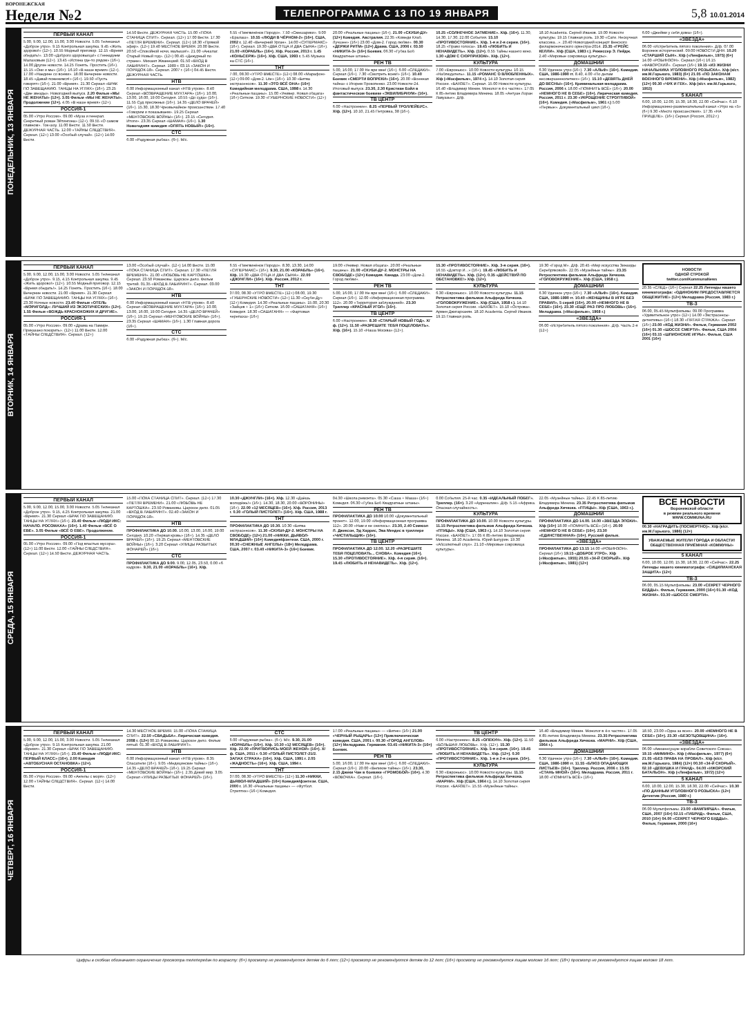ВОРОНЕЖСКАЯ
Неделя №2
ТЕЛЕПРОГРАММА С 13 ПО 19 ЯНВАРЯ
5,8 10.01.2014
ПОНЕДЕЛЬНИК, 13 ЯНВАРЯ
ПЕРВЫЙ КАНАЛ
5.00, 9.00, 12.00, 15.00, 3.00 Новости. 5.05 Телеканал «Доброе утро». 9.15 Контрольная закупка. 9.45 «Жить здорово!» (12+). 10.55 Модный приговор. 12.15 «Время обедать!». 13.00 «Доброго здоровьица!» с Геннадием Малаховым (12+). 13.45 «Истина где-то рядом» (16+). 14.00 Другие новости. 14.25 Понять. Простить (16+). 15.15 «Они и мы» (16+). 16.10 «В наше время» (12+). 17.00 «Наедине со всеми». 18.00 Вечерние новости. 18.45 «Давай поженимся!» (16+). 19.50 «Пусть говорят» (16+). 21.00 «Время». 21.30 Сериал «БРАК ПО ЗАВЕЩАНИЮ. ТАНЦЫ НА УГЛЯХ» (16+). 23.25 «Две звезды». Новогодний выпуск. 2.20 Фильм «МЫ НЕ ЖЕНАТЫ» (12+). 3.05 Фильм «МЫ НЕ ЖЕНАТЫ». Продолжение (12+). 4.05 «В наше время» (12+).
РОССИЯ-1
05.00 «Утро России». 09.00 «Муза и генерал. Секретный роман Эйтингона» (12+). 09.55 «О самом главном». Ток-шоу. 11.00 Вести. 11.50 Вести. ДЕЖУРНАЯ ЧАСТЬ. 12.00 «ТАЙНЫ СЛЕДСТВИЯ». Сериал. (12+) 13.00 «Особый случай». (12+) 14.00 Вести.
14.50 Вести. ДЕЖУРНАЯ ЧАСТЬ. 15.00 «ПОКА СТАНИЦА СПИТ». Сериал. (12+) 17.00 Вести. 17.30 «ПЕТЛЯ ВРЕМЕНИ». Сериал. (12+) 18.30 «Прямой эфир». (12+) 19.40 МЕСТНОЕ ВРЕМЯ. 20.00 Вести. 20.50 «Спокойной ночи, малыши!». 21.00 «Аншлаг. Старый Новый год». (12+) 00.45 «Дежурный по стране». Михаил Жванецкий. 01.50 «ВХОД В ЛАБИРИНТ». Сериал. 1989 г. 03.15 «ЗАКОН И ПОРЯДОК-18». Сериал. 2007 г. (16+) 04.45 Вести. ДЕЖУРНАЯ ЧАСТЬ.
НТВ
6.00 Информационный канал «НТВ утром». 8.40 Сериал «ВОЗВРАЩЕНИЕ МУХТАРА» (16+). 10.00, 13.00, 16.00, 19.00 Сегодня. 10.55 «До суда» (16+). 11.55 Суд присяжных (16+). 14.35 «ДЕЛО ВРАЧЕЙ» (16+). 15.30, 18.30 Чрезвычайное происшествие. 17.40 «Говорим и показываем». 19.25 Сериал «МЕНТОВСКИЕ ВОЙНЫ» (16+). 23.15 «Сегодня. Итоги». 23.35 Сериал «ШАМАН» (16+). 1.30 Новогодняя комедия «ОПЯТЬ НОВЫЙ!» (16+).
СТС
6.00 «Радужная рыбка». (6+). М/с.
6.55 «Пингвинёнок Породо». 7.50 «Смешарики». 9.00 «Ералаш». 10.55 «ЛЮДИ В ЧЁРНОМ-2» (16+). США, 2002 г. 12.40 «Вечерний Урган». 14.00 «СУПЕРМАКС» (16+). Сериал. 19.30 «ДВА ОТЦА И ДВА СЫНА» (16+). 21.00 «КОРАБЛЬ» (16+). Х/ф. Россия, 2013 г. 1.45 «КОНЬСЕРЖ» (16+). Х/ф. США, 1993 г. 5.45 Музыка на СТС (16+).
ТНТ
7.00, 08.30 «УТРО ВМЕСТЕ» (12+) 08.00 «Марафон» (12+) 09.00 «Дом-2. Lite» (16+). 10.30 «Битва экстрасенсов». 11.30 «ЭТО ВСЁ ОНА» (16+) Комедийная мелодрама. США, 1998 г. 14.30 «Реальные пацаны». 15.00 «Универ. Новая общага» (16+) Ситком. 19.30 «ГУБЕРНСКИЕ НОВОСТИ» (12+)
20.00 «Реальные пацаны» (16+). 21.00 «СКУБИ-ДУ» (12+) Комедия. Австралия. 22.35 «Комеди Клаб. Лучшее» (16+) 23.00 «Дом-2. Город любви». 00.30 «ДЕРЖИ РИТМ» (12+) Драма. США, 2006 г. 03.50 «НИКИТА-3» (16+) Боевик. 06.30 «Губка Боб Квадратные штаны».
РЕН ТВ
5.00, 16.00, 17.00 Не ври мне! (16+). 6.00 «СЛЕДАКИ». Сериал (16+). 7.30 «Смотреть всем!» (16+). 10.40 Боевик «СМЕРТИ ВОПРЕКИ» (16+). 20.00 «Военная тайна» с Игорем Прокопенко. 23.00 Новости-24. Итоговый выпуск. 23.30, 2.30 Кристиан Бэйл в фантастическом боевике «ЭКВИЛИБРИУМ» (16+).
ТВ ЦЕНТР
6.00 «Настроение». 8.25 «ПЕРВЫЙ ТРОЛЛЕЙБУС». Х/ф. (12+). 10.10, 21.45 Петровка, 38 (16+).
10.25 «СОЛНЕЧНОЕ ЗАТМЕНИЕ». Х/ф. (16+). 11.30, 14.30, 17.30, 22.00 События. 15.10 «ПРОТИВОСТОЯНИЕ». Х/ф. 1-я и 2-я серии. (16+). 18.25 «Право голоса». 19.45 «ЛЮБИТЬ И НЕНАВИДЕТЬ». Х/ф. (12+). 0.55 Тайны нашего кино. 1.30 «ДОМ С СЮРПРИЗОМ». Х/ф. (12+).
КУЛЬТУРА
7.00 «Евроньюс». 10.00 Новости культуры. 10.15 «Наблюдатель». 11.15 «РОМАНС О ВЛЮБЛЕННЫХ». Х/ф («Мосфильм», 1974 г.). 14.10 Золотая серия России. «БАЯЗЕТ». Сериал. 15.00 Новости культуры. 16.40 «Владимир Минин. Монолог в 4-х частях». 17.05 К 85-летию Владимира Минина. 18.05 «Антуан Лоран Лавуазье». Д/ф.
18.10 Academia. Сергей Иванов. 19.00 Новости культуры. 19.15 Главная роль. 19.30 «Сати. Нескучная классика...». 20.40 Новогодний концерт Венского филармонического оркестра-2014. 23.35 «ГРЕЙС КЕЛЛИ». Х/ф (США, 1983 г.). Режиссер Э. Пейдж. 2.40 «Мировые сокровища культуры».
ДОМАШНИЙ
6.30 Удачное утро (16+). 7.30 «АЛЬФ» (16+). Комедия. США, 1986-1990 гг. 8.40, 4.00 «По делам несовершеннолетних» (16+). 15.10 «ДЕВЯТЬ ДНЕЙ ДО ВЕСНЫ» (16+). Криминальная мелодрама. Россия, 2006 г. 18.00 «ПОМНИТЬ ВСЁ» (16+). 20.00 «НЕМНОГО НЕ В СЕБЕ» (16+). Лирическая комедия. Россия, 2011 г. 23.30 «УКРОЩЕНИЕ СТРОПТИВОЙ» (16+). Комедия. («Мосфильм», 1961 г.) 5.00 «Первые». Документальный цикл (16+).
6.00 «Джейми у себя дома» (16+).
«ЗВЕЗДА»
06.00 «Истребитель пятого поколения». Д/ф. 07.00 Воронеж исторический. 09.00 НОВОСТИ ДНЯ. 10.20 «СТАРШИЙ СЫН». Х/ф («Ленфильм», 1975) (6+) 14.00 «РОБИНЗОН». Сериал (16+) 16.15 «ФАВОРСКИЙ». Сериал (16+) 19.15 «ИЗ ЖИЗНИ НАЧАЛЬНИКА УГОЛОВНОГО РОЗЫСКА». Х/ф (к/ст. им.М.Горького, 1983) (6+) 21.05 «ПО ЗАКОНАМ ВОЕННОГО ВРЕМЕНИ». Х/ф («Мосфильм», 1982) (12+) 00.30 «ЧУК И ГЕК». Х/ф (к/ст. им.М.Горького, 1953)
5 КАНАЛ
6.00, 10.00, 12.00, 15.30, 18.30, 22.00 «Сейчас». 6.10 Информационно-развлекательный канал «Утро на «5» (6+) 9.30 «Место происшествия». 17.35 «НА ПРИЦЕЛЕ». (16+) Сериал (Россия, 2012 г.)
ВТОРНИК, 14 ЯНВАРЯ
ПЕРВЫЙ КАНАЛ
5.00, 9.00, 12.00, 15.00, 3.00 Новости. 5.05 Телеканал «Доброе утро». 9.15, 4.15 Контрольная закупка. 9.45 «Жить здорово!» (12+). 10.55 Модный приговор. 12.15 «Время обедать!». 14.25 Понять. Простить (16+). 18.00 Вечерние новости. 21.00 «Время». 21.30 Сериал «БРАК ПО ЗАВЕЩАНИЮ. ТАНЦЫ НА УГЛЯХ» (16+). 23.30 Ночные новости. 23.40 Фильм «ОТЕЛЬ «МЭРИГОЛД»: ЛУЧШИЙ ИЗ ЭКЗОТИЧЕСКИХ» (12+). 1.55 Фильм «ВОЖДЬ КРАСНОКОЖИХ И ДРУГИЕ».
РОССИЯ-1
05.00 «Утро России». 09.00 «Драма на Памире. Приказано покорить». (12+) 11.00 Вести. 12.00 «ТАЙНЫ СЛЕДСТВИЯ». Сериал. (12+)
13.00 «Особый случай». (12+) 14.00 Вести. 15.00 «ПОКА СТАНИЦА СПИТ». Сериал. 17.30 «ПЕТЛЯ ВРЕМЕНИ». 21.00 «ЛЮБОВЬ НЕ КАРТОШКА». Сериал. 23.50 Романовы. Царское дело. Фильм третий. 01.35 «ВХОД В ЛАБИРИНТ». Сериал. 03.00 «ЗАКОН И ПОРЯДОК-18».
НТВ
6.00 Информационный канал «НТВ утром». 8.40 Сериал «ВОЗВРАЩЕНИЕ МУХТАРА» (16+). 10.00, 13.00, 16.00, 19.00 Сегодня. 14.35 «ДЕЛО ВРАЧЕЙ» (16+). 19.25 Сериал «МЕНТОВСКИЕ ВОЙНЫ» (16+). 23.35 Сериал «ШАМАН» (16+). 1.30 Главная дорога (16+).
СТС
6.00 «Радужная рыбка». (6+). М/с.
6.55 «Пингвинёнок Породо». 8.30, 13.30, 14.00 «СУПЕРМАКС» (16+). 9.30, 21.00 «КОРАБЛЬ» (16+). Х/ф. 19.30 «ДВА ОТЦА И ДВА СЫНА». 22.00 «ДЖУНГЛИ» (16+). Х/ф. Россия, 2012 г.
ТНТ
07.00, 08.30 «УТРО ВМЕСТЕ» (12+) 08.00, 19.30 «ГУБЕРНСКИЕ НОВОСТИ» (12+) 11.30 «Скуби-Ду» (12+) Комедия. 14.30 «Реальные пацаны». 15.00, 20.30 «Зайцев + 1» (16+) Ситком. 16.00 «САШАТАНЯ» (16+) Комедия. 18.30 «САШАТАНЯ» — «Фартовая черепаха» (16+)
19.00 «Универ. Новая общага». 20.00 «Реальные пацаны». 21.00 «СКУБИ-ДУ-2. МОНСТРЫ НА СВОБОДЕ» (12+) Комедия. Канада. 23.00 «Дом-2. Город любви».
РЕН ТВ
5.00, 16.00, 17.00 Не ври мне! (16+). 6.00 «СЛЕДАКИ». Сериал (16+). 12.00 «Информационная программа 112». 20.00 «Территория заблуждений». 23.30 Триллер «КРАСНЫЙ УГОЛ» (16+).
ТВ ЦЕНТР
6.00 «Настроение». 8.30 «СТАРЫЙ НОВЫЙ ГОД». Х/ф. (12+). 11.50 «РАЗРЕШИТЕ ТЕБЯ ПОЦЕЛОВАТЬ». Х/ф. (16+). 15.10 «Наша Москва» (12+).
15.30 «ПРОТИВОСТОЯНИЕ». Х/ф. 3-я серия. (16+). 16.55 «Доктор И...» (16+). 19.45 «ЛЮБИТЬ И НЕНАВИДЕТЬ». Х/ф. (12+). 0.35 «ДЕЙСТВУЙ ПО ОБСТАНОВКЕ!» Х/ф. (12+).
КУЛЬТУРА
6.30 «Евроньюс». 10.00 Новости культуры. 11.15 Ретроспектива фильмов Альфреда Хичкока. «ГОЛОВОКРУЖЕНИЕ». Х/ф (США, 1958 г.). 14.10 Золотая серия России. «БАЯЗЕТ». 15.10 «Острова». Армен Джигарханян. 18.10 Academia. Сергей Иванов. 19.15 Главная роль.
19.30 «Город М». Д/ф. 20.45 «Мир искусства Зинаиды Серебряковой». 22.05 «Музейные тайны». 23.35 Ретроспектива фильмов Альфреда Хичкока. «ГОЛОВОКРУЖЕНИЕ». Х/ф (США, 1958 г.).
ДОМАШНИЙ
6.30 Удачное утро (16+). 7.30 «АЛЬФ» (16+). Комедия. США, 1986-1990 гг. 10.40 «ЖЕНЩИНЫ В ИГРЕ БЕЗ ПРАВИЛ», 5 серий (16+). 20.00 «НЕМНОГО НЕ В СЕБЕ» (16+). 23.30 «ЕЩЁ РАЗ ПРО ЛЮБОВЬ» (16+). Мелодрама. («Мосфильм», 1968 г.)
«ЗВЕЗДА»
06.00 «Истребитель пятого поколения». Д/ф. Часть 2-я (12+)
НОВОСТИ
ОДНОЙ СТРОКОЙ
twitter.com/KommunaNews
20.35 «СЛЕД» (16+) Сериал 22.25 Легенды нашего кинематографа: «ОДИНОКИМ ПРЕДОСТАВЛЯЕТСЯ ОБЩЕЖИТИЕ» (12+) Мелодрама (Россия, 1983 г.)
ТВ-3
06.00, 05.45 Мультфильмы. 09.00 Программа «Удивительное утро» (12+) 14.00 «Экстрасенсы-детективы» (16+) 18.30 «ПЯТАЯ СТРАЖА». Сериал (16+) 23.00 «КОД ЖИЗНИ». Фильм, Германия 2002 (16+) 01.30 «ШОССЕ СМЕРТИ». Фильм, США 2004 (16+) 03.15 «ШПИОНСКИЕ ИГРЫ». Фильм, США 2001 (16+)
СРЕДА, 15 ЯНВАРЯ
ПЕРВЫЙ КАНАЛ
5.00, 9.00, 12.00, 15.00, 3.00 Новости. 5.05 Телеканал «Доброе утро». 9.15, 4.25 Контрольная закупка. 21.00 «Время». 21.30 Сериал «БРАК ПО ЗАВЕЩАНИЮ. ТАНЦЫ НА УГЛЯХ» (16+). 23.40 Фильм «ЛЮДИ ИКС: НАЧАЛО. РОСОМАХА» (16+). 1.40 Фильм «ВСЁ О ЕВЕ». 3.05 Фильм «ВСЁ О ЕВЕ». Продолжение.
РОССИЯ-1
05.00 «Утро России». 09.00 «Под властью мусора». (12+) 11.00 Вести. 12.00 «ТАЙНЫ СЛЕДСТВИЯ». Сериал. (12+) 14.50 Вести. ДЕЖУРНАЯ ЧАСТЬ.
15.00 «ПОКА СТАНИЦА СПИТ». Сериал. (12+) 17.30 «ПЕТЛЯ ВРЕМЕНИ». 21.00 «ЛЮБОВЬ НЕ КАРТОШКА». 23.50 Романовы. Царское дело. 01.05 «ВХОД В ЛАБИРИНТ». 02.40 «ЗАКОН И ПОРЯДОК-18».
НТВ
ПРОФИЛАКТИКА ДО 10.00. 10.00, 13.00, 16.00, 19.00 Сегодня. 10.20 «Первая кровь» (16+). 14.35 «ДЕЛО ВРАЧЕЙ» (16+). 19.25 Сериал «МЕНТОВСКИЕ ВОЙНЫ» (16+). 3.20 Сериал «УЛИЦЫ РАЗБИТЫХ ФОНАРЕЙ» (16+).
СТС
ПРОФИЛАКТИКА ДО 9.00. 9.00, 12.05, 23.50, 0.00 «6 кадров». 9.30, 21.00 «КОРАБЛЬ» (16+). Х/ф.
10.30 «ДЖУНГЛИ» (16+). Х/ф. 12.30 «Даёшь молодёжь!» (16+). 14.30, 18.30, 20.00 «ВОРОНИНЫ» (16+). 22.00 «12 МЕСЯЦЕВ» (16+). Х/ф. Россия, 2013 г. 0.30 «ГОЛЫЙ ПИСТОЛЕТ» (16+). Х/ф. США, 1988 г.
ТНТ
ПРОФИЛАКТИКА ДО 10.30. 10.30 «Битва экстрасенсов». 11.30 «СКУБИ-ДУ-2. МОНСТРЫ НА СВОБОДЕ» (12+) 21.00 «НИККИ, ДЬЯВОЛ-МЛАДШИЙ» (16+) Комедия/фэнтези. США, 2000 г. 00.30 «СНЕЖНЫЕ АНГЕЛЫ» (18+) Мелодрама. США, 2007 г. 03.40 «НИКИТА-3» (16+) Боевик.
04.30 «Школа ремонта». 05.30 «Саша + Маша» (16+) Комедия. 06.30 «Губка Боб Квадратные штаны».
РЕН ТВ
ПРОФИЛАКТИКА ДО 10.00 10.00 «Документальный проект». 12.00, 19.00 «Информационная программа 112». 20.00 «Нам и не снилось». 23.30, 2.40 Сэмюэл Л. Джексон, Эд Харрис, Эва Мендес в триллере «ЧИСТИЛЬЩИК» (16+).
ТВ ЦЕНТР
ПРОФИЛАКТИКА ДО 12.00. 12.20 «РАЗРЕШИТЕ ТЕБЯ ПОЦЕЛОВАТЬ... СНОВА». Комедия (16+). 15.30 «ПРОТИВОСТОЯНИЕ». Х/ф. 4-я серия. (16+). 19.45 «ЛЮБИТЬ И НЕНАВИДЕТЬ». Х/ф. (12+).
0.00 События. 25-й час. 0.35 «ИДЕАЛЬНЫЙ ПОБЕГ». Триллер. (16+). 3.20 «Адреналин». Д/ф. 5.15 «Африка. Опасная случайность».
КУЛЬТУРА
ПРОФИЛАКТИКА ДО 10.00. 10.00 Новости культуры. 11.15 Ретроспектива фильмов Альфреда Хичкока. «ПТИЦЫ». Х/ф (США, 1963 г.). 14.10 Золотая серия России. «БАЯЗЕТ». 17.05 К 85-летию Владимира Минина. 18.10 Academia. Юрий Батурин. 19.30 «Абсолютный слух». 21.10 «Мировые сокровища культуры».
22.05 «Музейные тайны». 22.45 К 85-летию Владимира Минина. 23.35 Ретроспектива фильмов Альфреда Хичкока. «ПТИЦЫ». Х/ф (США, 1963 г.).
ДОМАШНИЙ
ПРОФИЛАКТИКА ДО 14.00. 14.00 «ЗВЕЗДА ЭПОХИ». Х/ф (16+) 18.00 «ПОМНИТЬ ВСЁ» (16+). 20.00 «НЕМНОГО НЕ В СЕБЕ» (16+). 23.30 «ЕДИНСТВЕННАЯ» (16+). Русский фильм.
«ЗВЕЗДА»
ПРОФИЛАКТИКА ДО 13.15 14.00 «РОБИНЗОН». Сериал (16+) 19.15 «ДОБРОЕ УТРО». Х/ф («Мосфильм», 1955) 20.55 «34-Й СКОРЫЙ». Х/ф («Мосфильм», 1981) (12+)
ВСЕ НОВОСТИ
Воронежской области
в режиме реального времени
WWW.COMMUNA.RU
00.30 «НАГРАДИТЬ (ПОСМЕРТНО)». Х/ф (к/ст. им.М.Горького, 1986) (12+)
УВАЖАЕМЫЕ ЖИТЕЛИ ГОРОДА И ОБЛАСТИ!
ОБЩЕСТВЕННАЯ ПРИЁМНАЯ «КОММУНЫ»
5 КАНАЛ
6.00, 10.00, 12.00, 15.30, 18.30, 22.00 «Сейчас». 22.25 Легенды нашего кинематографа: «СИЦИЛИАНСКАЯ ЗАЩИТА» (12+)
ТВ-3
06.00, 05.15 Мультфильмы. 23.00 «СЕКРЕТ ЧЕРНОГО БУДДЫ». Фильм, Германия, 2000 (16+) 01.30 «КОД ЖИЗНИ». 03.30 «ШОССЕ СМЕРТИ».
ЧЕТВЕРГ, 16 ЯНВАРЯ
ПЕРВЫЙ КАНАЛ
5.00, 9.00, 12.00, 15.00, 3.00 Новости. 5.05 Телеканал «Доброе утро». 9.15 Контрольная закупка. 21.00 «Время». 21.30 Сериал «БРАК ПО ЗАВЕЩАНИЮ. ТАНЦЫ НА УГЛЯХ» (16+). 23.40 Фильм «ЛЮДИ ИКС: ПЕРВЫЙ КЛАСС» (16+). 2.00 Комедия «АВТОБУСНАЯ ОСТАНОВКА» (12+).
РОССИЯ-1
05.00 «Утро России». 09.00 «Ангелы с моря». (12+) 12.00 «ТАЙНЫ СЛЕДСТВИЯ». Сериал. (12+) 14.00 Вести.
14.30 МЕСТНОЕ ВРЕМЯ. 15.00 «ПОКА СТАНИЦА СПИТ». 22.50 «СВАДЬБА». Лирическая комедия. 2008 г. (12+) 00.15 Романовы. Царское дело. Фильм пятый. 01.30 «ВХОД В ЛАБИРИНТ».
НТВ
6.00 Информационный канал «НТВ утром». 8.35 Спасатели (16+). 9.05 «Медицинские тайны» (16+). 14.35 «ДЕЛО ВРАЧЕЙ» (16+). 19.25 Сериал «МЕНТОВСКИЕ ВОЙНЫ» (16+). 2.35 Дикий мир. 3.05 Сериал «УЛИЦЫ РАЗБИТЫХ ФОНАРЕЙ» (16+).
СТС
6.00 «Радужная рыбка». (6+). М/с. 9.30, 21.00 «КОРАБЛЬ» (16+). Х/ф. 10.30 «12 МЕСЯЦЕВ» (16+). Х/ф. 22.00 «ПРИТВОРИСЬ МОЕЙ ЖЕНОЙ» (16+). Х/ф. США, 2011 г. 0.30 «ГОЛЫЙ ПИСТОЛЕТ-21/2. ЗАПАХ СТРАХА» (16+). Х/ф. США, 1991 г. 2.05 «ЖАДНОСТЬ» (16+). Х/ф. США, 1994 г.
ТНТ
07.00, 08.30 «УТРО ВМЕСТЕ» (12+) 11.30 «НИККИ, ДЬЯВОЛ-МЛАДШИЙ» (16+) Комедия/фэнтези. США, 2000 г. 16.30 «Реальные пацаны» — «Футбол. Стриптиз» (16+) Комедия.
17.00 «Реальные пацаны» — «Витек» (16+) 21.00 «ЧЕРНЫЙ РЫЦАРЬ» (12+) Приключенческая комедия. США, 2001 г. 00.30 «ГОРОД АНГЕЛОВ» (12+) Мелодрама. Германия. 03.45 «НИКИТА-3» (16+) Боевик.
РЕН ТВ
5.00, 16.00, 17.00 Не ври мне! (16+). 6.00 «СЛЕДАКИ». Сериал (16+). 20.00 «Великие тайны» (16+). 23.30, 2.15 Джеки Чан в боевике «ГРОМОБОЙ» (16+). 4.30 «ВОВОЧКА». Сериал. (16+).
ТВ ЦЕНТР
6.00 «Настроение». 8.25 «ОПЕКУН». Х/ф. (12+). 11.50 «БОЛЬШАЯ ЛЮБОВЬ». Х/ф. (12+). 15.30 «ПРОТИВОСТОЯНИЕ». Х/ф. 5-я серия. (16+). 19.45 «ЛЮБИТЬ И НЕНАВИДЕТЬ». Х/ф. (12+). 0.30 «ПРОТИВОСТОЯНИЕ». Х/ф. 1-я и 2-я серии. (16+).
КУЛЬТУРА
6.30 «Евроньюс». 10.00 Новости культуры. 11.15 Ретроспектива фильмов Альфреда Хичкока. «МАРНИ». Х/ф (США, 1964 г.). 14.10 Золотая серия России. «БАЯЗЕТ». 15.55 «Музейные тайны».
16.40 «Владимир Минин. Монолог в 4-х частях». 17.05 К 85-летию Владимира Минина. 23.35 Ретроспектива фильмов Альфреда Хичкока. «МАРНИ». Х/ф (США, 1964 г.).
ДОМАШНИЙ
6.30 Удачное утро (16+). 7.30 «АЛЬФ» (16+). Комедия. США, 1986-1990 гг. 11.55 «БЛЮЗ ОПАДАЮЩИХ ЛИСТЬЕВ» (16+). Триллер. Россия, 2006 г. 15.05 «СТАНЬ МНОЙ» (16+). Мелодрама. Россия, 2011 г. 18.00 «ПОМНИТЬ ВСЁ» (16+).
18.50, 23.00 «Одна за всех». 20.00 «НЕМНОГО НЕ В СЕБЕ» (16+). 23.30 «БЕЗОТЦОВЩИНА» (16+).
«ЗВЕЗДА»
06.00 «Авианесущие корабли Советского Союза». 19.15 «МИМИНО». Х/ф («Мосфильм», 1977) (6+) 21.05 «БЕЗ ПРАВА НА ПРОВАЛ». Х/ф (к/ст. им.М.Горького, 1984) (12+) 00.30 «34-Й СКОРЫЙ». 02.10 «ДЕВУШКА И ГРАНД». 04.00 «ИЖОРСКИЙ БАТАЛЬОН». Х/ф («Ленфильм», 1972) (12+)
5 КАНАЛ
6.00, 10.00, 12.00, 15.30, 18.30, 22.00 «Сейчас». 10.30 «ПО ДАННЫМ УГОЛОВНОГО РОЗЫСКА» (12+) Детектив (Россия, 1980 г.)
ТВ-3
06.00 Мультфильмы. 23.00 «ВАМПИРША». Фильм, США, 2007 (16+) 02.15 «ГИБРИД». Фильм, США, 2010 (16+) 04.00 «СЕКРЕТ ЧЕРНОГО БУДДЫ». Фильм, Германия, 2000 (16+)
Цифры в скобках обозначают ограничение просмотра телепередач по возрасту: (6+) просмотр не рекомендуется детям до 6 лет; (12+) просмотр не рекомендуется детям до 12 лет; (16+) просмотр не рекомендуется лицам моложе 16 лет; (18+) просмотр не рекомендуется лицам моложе 18 лет.